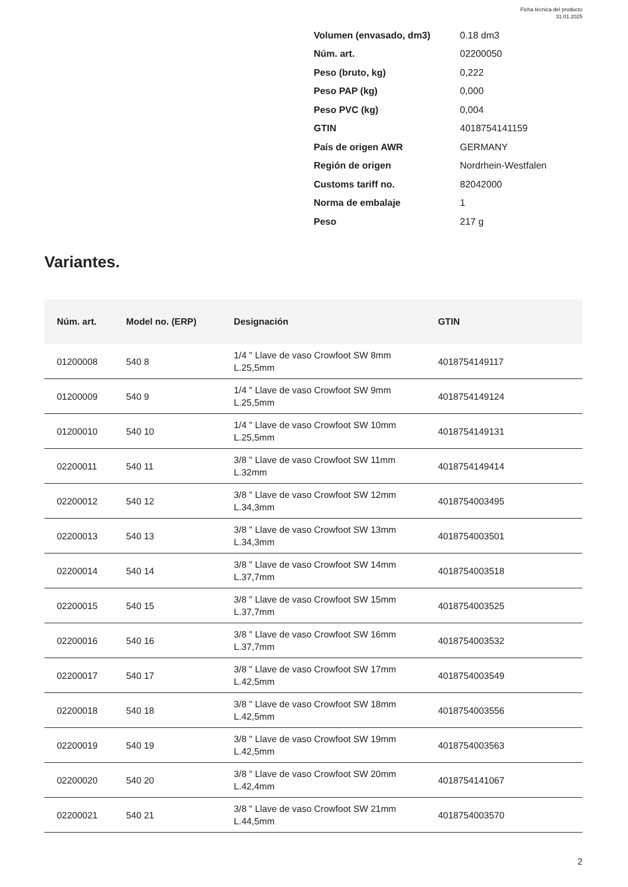Ficha técnica del producto
31.01.2025
| Volumen (envasado, dm3) | 0.18 dm3 |
| Núm. art. | 02200050 |
| Peso (bruto, kg) | 0,222 |
| Peso PAP (kg) | 0,000 |
| Peso PVC (kg) | 0,004 |
| GTIN | 4018754141159 |
| País de origen AWR | GERMANY |
| Región de origen | Nordrhein-Westfalen |
| Customs tariff no. | 82042000 |
| Norma de embalaje | 1 |
| Peso | 217 g |
Variantes.
| Núm. art. | Model no. (ERP) | Designación | GTIN |
| --- | --- | --- | --- |
| 01200008 | 540 8 | 1/4 " Llave de vaso Crowfoot SW 8mm L.25,5mm | 4018754149117 |
| 01200009 | 540 9 | 1/4 " Llave de vaso Crowfoot SW 9mm L.25,5mm | 4018754149124 |
| 01200010 | 540 10 | 1/4 " Llave de vaso Crowfoot SW 10mm L.25,5mm | 4018754149131 |
| 02200011 | 540 11 | 3/8 " Llave de vaso Crowfoot SW 11mm L.32mm | 4018754149414 |
| 02200012 | 540 12 | 3/8 " Llave de vaso Crowfoot SW 12mm L.34,3mm | 4018754003495 |
| 02200013 | 540 13 | 3/8 " Llave de vaso Crowfoot SW 13mm L.34,3mm | 4018754003501 |
| 02200014 | 540 14 | 3/8 " Llave de vaso Crowfoot SW 14mm L.37,7mm | 4018754003518 |
| 02200015 | 540 15 | 3/8 " Llave de vaso Crowfoot SW 15mm L.37,7mm | 4018754003525 |
| 02200016 | 540 16 | 3/8 " Llave de vaso Crowfoot SW 16mm L.37,7mm | 4018754003532 |
| 02200017 | 540 17 | 3/8 " Llave de vaso Crowfoot SW 17mm L.42,5mm | 4018754003549 |
| 02200018 | 540 18 | 3/8 " Llave de vaso Crowfoot SW 18mm L.42,5mm | 4018754003556 |
| 02200019 | 540 19 | 3/8 " Llave de vaso Crowfoot SW 19mm L.42,5mm | 4018754003563 |
| 02200020 | 540 20 | 3/8 " Llave de vaso Crowfoot SW 20mm L.42,4mm | 4018754141067 |
| 02200021 | 540 21 | 3/8 " Llave de vaso Crowfoot SW 21mm L.44,5mm | 4018754003570 |
2